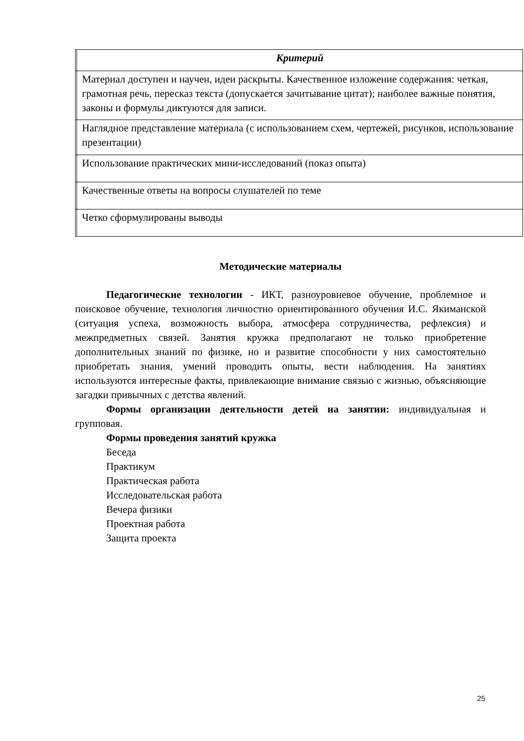| | Критерий |
| --- | --- |
| | Материал доступен и научен, идеи раскрыты. Качественное изложение содержания: четкая, грамотная речь, пересказ текста (допускается зачитывание цитат); наиболее важные понятия, законы и формулы диктуются для записи. |
| | Наглядное представление материала (с использованием схем, чертежей, рисунков, использование презентации) |
| | Использование практических мини-исследований (показ опыта) |
| | Качественные ответы на вопросы слушателей по теме |
| | Четко сформулированы выводы |
Методические материалы
Педагогические технологии - ИКТ, разноуровневое обучение, проблемное и поисковое обучение, технология личностно ориентированного обучения И.С. Якиманской (ситуация успеха, возможность выбора, атмосфера сотрудничества, рефлексия) и межпредметных связей. Занятия кружка предполагают не только приобретение дополнительных знаний по физике, но и развитие способности у них самостоятельно приобретать знания, умений проводить опыты, вести наблюдения. На занятиях используются интересные факты, привлекающие внимание связью с жизнью, объясняющие загадки привычных с детства явлений.
Формы организации деятельности детей на занятии: индивидуальная и групповая.
Формы проведения занятий кружка
Беседа
Практикум
Практическая работа
Исследовательская работа
Вечера физики
Проектная работа
Защита проекта
25